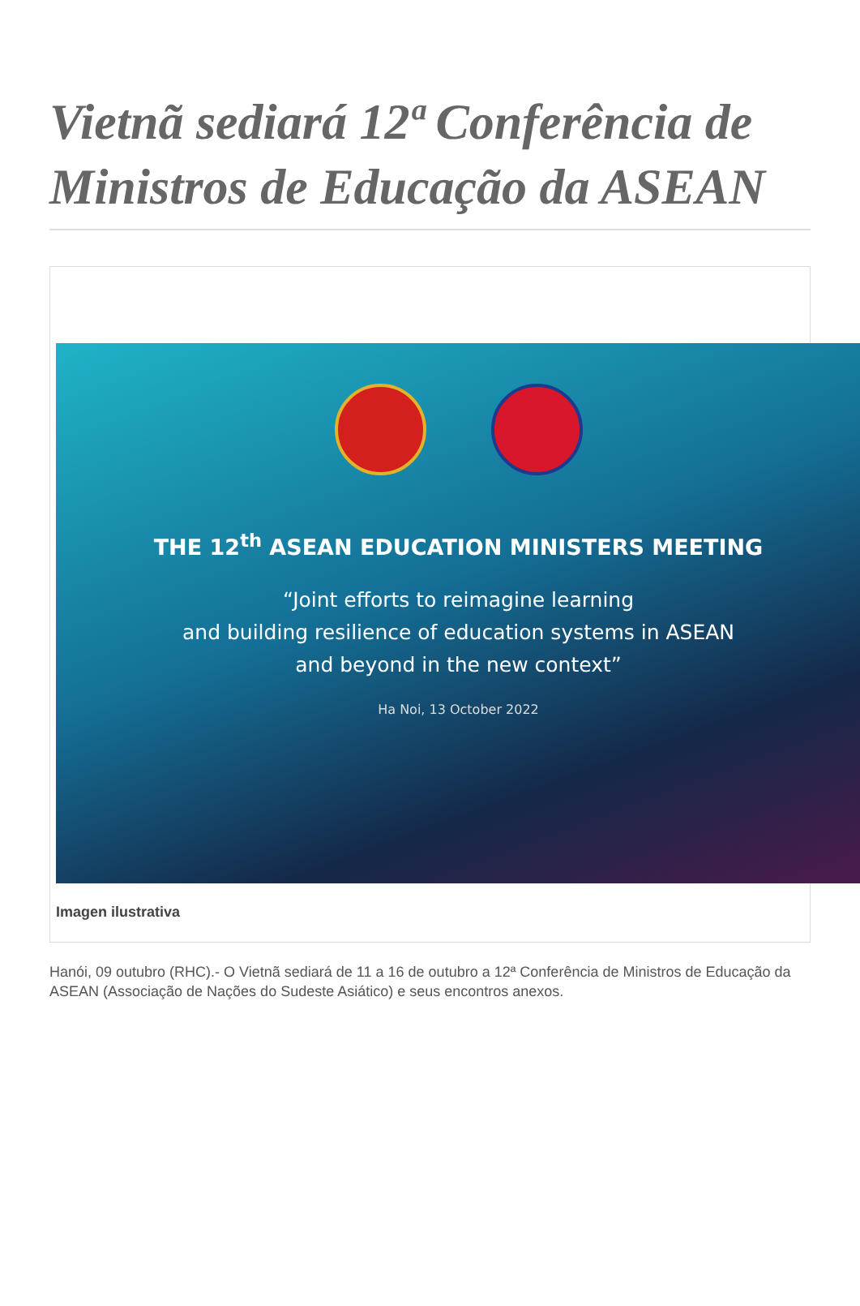Vietnã sediará 12ª Conferência de Ministros de Educação da ASEAN
THE 12<sup>th</sup> ASEAN EDUCATION MINISTERS MEETING
“Joint efforts to reimagine learning
and building resilience of education systems in ASEAN
and beyond in the new context”
Ha Noi, 13 October 2022
Imagen ilustrativa
Hanói, 09 outubro (RHC).- O Vietnã sediará de 11 a 16 de outubro a 12ª Conferência de Ministros de Educação da ASEAN (Associação de Nações do Sudeste Asiático) e seus encontros anexos.